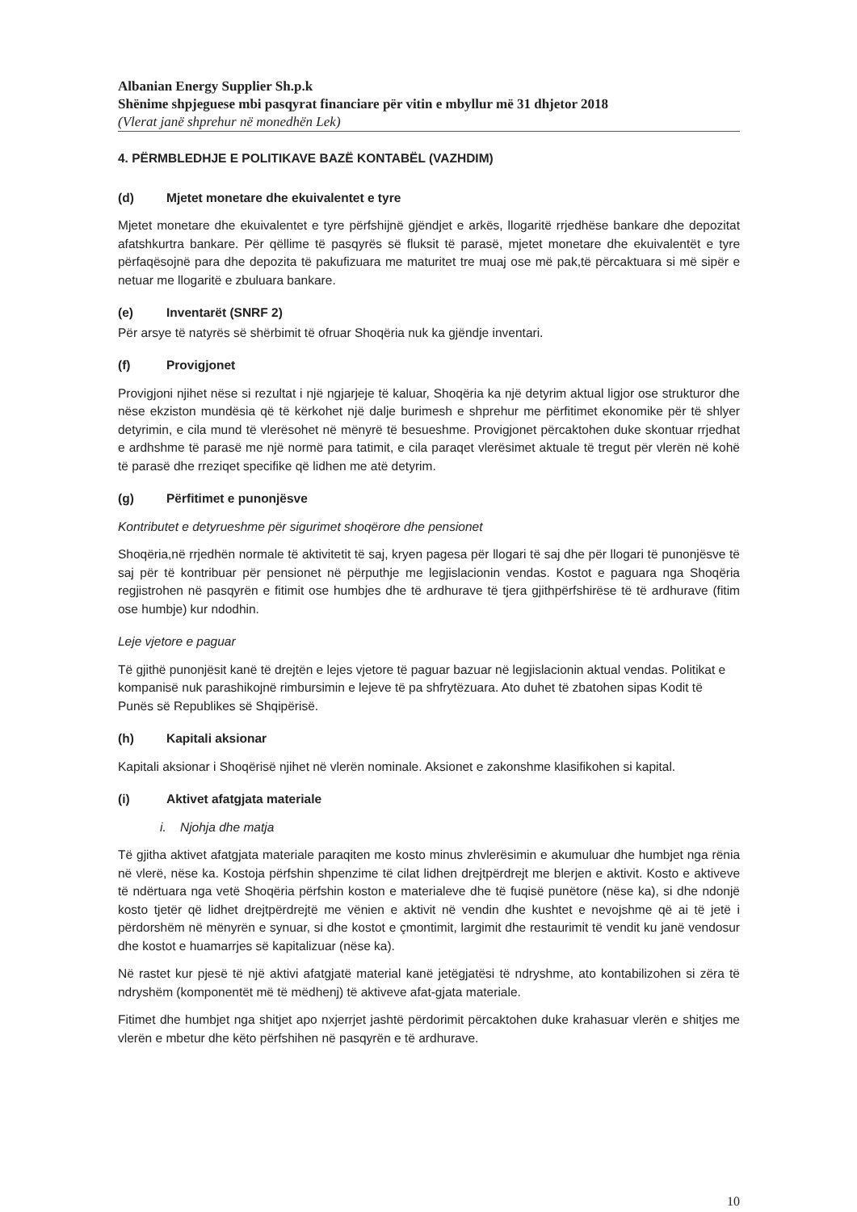Albanian Energy Supplier Sh.p.k
Shënime shpjeguese mbi pasqyrat financiare për vitin e mbyllur më 31 dhjetor 2018
(Vlerat janë shprehur në monedhën Lek)
4. PËRMBLEDHJE E POLITIKAVE BAZË KONTABËL (VAZHDIM)
(d) Mjetet monetare dhe ekuivalentet e tyre
Mjetet monetare dhe ekuivalentet e tyre përfshijnë gjëndjet e arkës, llogaritë rrjedhëse bankare dhe depozitat afatshkurtra bankare. Për qëllime të pasqyrës së fluksit të parasë, mjetet monetare dhe ekuivalentët e tyre përfaqësojnë para dhe depozita të pakufizuara me maturitet tre muaj ose më pak,të përcaktuara si më sipër e netuar me llogaritë e zbuluara bankare.
(e) Inventarët (SNRF 2)
Për arsye të natyrës së shërbimit të ofruar Shoqëria nuk ka gjëndje inventari.
(f) Provigjonet
Provigjoni njihet nëse si rezultat i një ngjarjeje të kaluar, Shoqëria ka një detyrim aktual ligjor ose strukturor dhe nëse ekziston mundësia që të kërkohet një dalje burimesh e shprehur me përfitimet ekonomike për të shlyer detyrimin, e cila mund të vlerësohet në mënyrë të besueshme. Provigjonet përcaktohen duke skontuar rrjedhat e ardhshme të parasë me një normë para tatimit, e cila paraqet vlerësimet aktuale të tregut për vlerën në kohë të parasë dhe rreziqet specifike që lidhen me atë detyrim.
(g) Përfitimet e punonjësve
Kontributet e detyrueshme për sigurimet shoqërore dhe pensionet
Shoqëria,në rrjedhën normale të aktivitetit të saj, kryen pagesa për llogari të saj dhe për llogari të punonjësve të saj për të kontribuar për pensionet në përputhje me legjislacionin vendas. Kostot e paguara nga Shoqëria regjistrohen në pasqyrën e fitimit ose humbjes dhe të ardhurave të tjera gjithpërfshirëse të të ardhurave (fitim ose humbje) kur ndodhin.
Leje vjetore e paguar
Të gjithë punonjësit kanë të drejtën e lejes vjetore të paguar bazuar në legjislacionin aktual vendas. Politikat e kompanisë nuk parashikojnë rimbursimin e lejeve të pa shfrytëzuara. Ato duhet të zbatohen sipas Kodit të Punës së Republikes së Shqipërisë.
(h) Kapitali aksionar
Kapitali aksionar i Shoqërisë njihet në vlerën nominale. Aksionet e zakonshme klasifikohen si kapital.
(i) Aktivet afatgjata materiale
i. Njohja dhe matja
Të gjitha aktivet afatgjata materiale paraqiten me kosto minus zhvlerësimin e akumuluar dhe humbjet nga rënia në vlerë, nëse ka. Kostoja përfshin shpenzime të cilat lidhen drejtpërdrejt me blerjen e aktivit. Kosto e aktiveve të ndërtuara nga vetë Shoqëria përfshin koston e materialeve dhe të fuqisë punëtore (nëse ka), si dhe ndonjë kosto tjetër që lidhet drejtpërdrejtë me vënien e aktivit në vendin dhe kushtet e nevojshme që ai të jetë i përdorshëm në mënyrën e synuar, si dhe kostot e çmontimit, largimit dhe restaurimit të vendit ku janë vendosur dhe kostot e huamarrjes së kapitalizuar (nëse ka).
Në rastet kur pjesë të një aktivi afatgjatë material kanë jetëgjatësi të ndryshme, ato kontabilizohen si zëra të ndryshëm (komponentët më të mëdhenj) të aktiveve afat-gjata materiale.
Fitimet dhe humbjet nga shitjet apo nxjerrjet jashtë përdorimit përcaktohen duke krahasuar vlerën e shitjes me vlerën e mbetur dhe këto përfshihen në pasqyrën e të ardhurave.
10